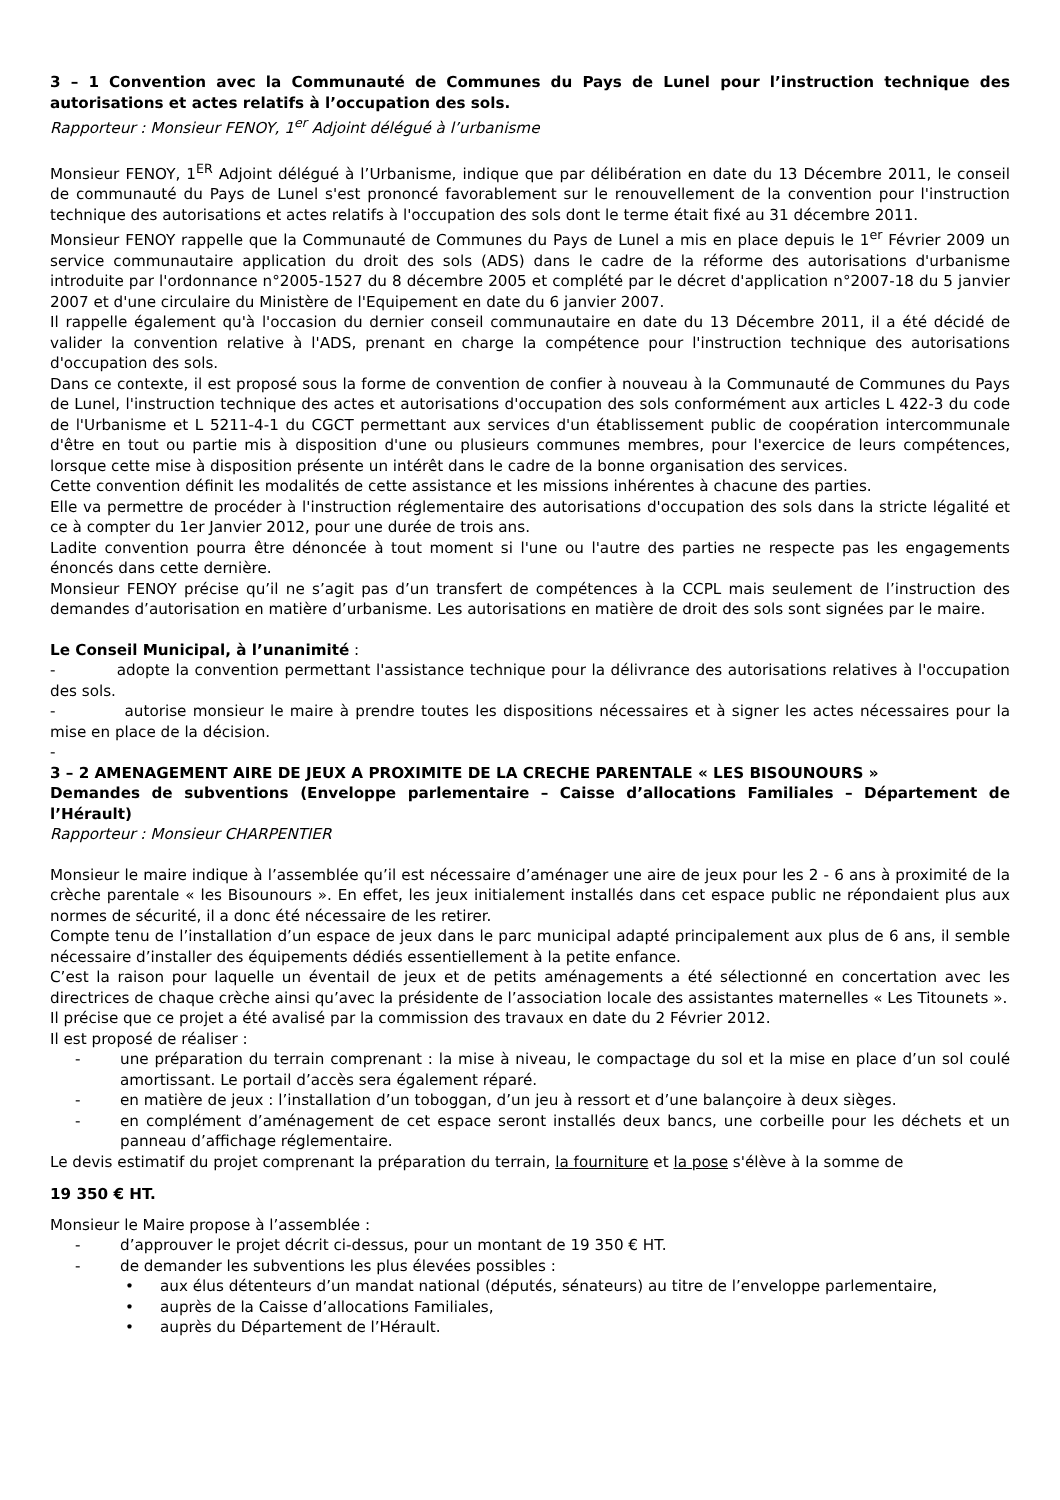3 – 1 Convention avec la Communauté de Communes du Pays de Lunel pour l’instruction technique des autorisations et actes relatifs à l’occupation des sols.
Rapporteur : Monsieur FENOY, 1<sup>er</sup> Adjoint délégué à l’urbanisme
Monsieur FENOY, 1<sup>ER</sup> Adjoint délégué à l’Urbanisme, indique que par délibération en date du 13 Décembre 2011, le conseil de communauté du Pays de Lunel s'est prononcé favorablement sur le renouvellement de la convention pour l'instruction technique des autorisations et actes relatifs à l'occupation des sols dont le terme était fixé au 31 décembre 2011.
Monsieur FENOY rappelle que la Communauté de Communes du Pays de Lunel a mis en place depuis le 1<sup>er</sup> Février 2009 un service communautaire application du droit des sols (ADS) dans le cadre de la réforme des autorisations d'urbanisme introduite par l'ordonnance n°2005-1527 du 8 décembre 2005 et complété par le décret d'application n°2007-18 du 5 janvier 2007 et d'une circulaire du Ministère de l'Equipement en date du 6 janvier 2007.
Il rappelle également qu'à l'occasion du dernier conseil communautaire en date du 13 Décembre 2011, il a été décidé de valider la convention relative à l'ADS, prenant en charge la compétence pour l'instruction technique des autorisations d'occupation des sols.
Dans ce contexte, il est proposé sous la forme de convention de confier à nouveau à la Communauté de Communes du Pays de Lunel, l'instruction technique des actes et autorisations d'occupation des sols conformément aux articles L 422-3 du code de l'Urbanisme et L 5211-4-1 du CGCT permettant aux services d'un établissement public de coopération intercommunale d'être en tout ou partie mis à disposition d'une ou plusieurs communes membres, pour l'exercice de leurs compétences, lorsque cette mise à disposition présente un intérêt dans le cadre de la bonne organisation des services.
Cette convention définit les modalités de cette assistance et les missions inhérentes à chacune des parties.
Elle va permettre de procéder à l'instruction réglementaire des autorisations d'occupation des sols dans la stricte légalité et ce à compter du 1er Janvier 2012, pour une durée de trois ans.
Ladite convention pourra être dénoncée à tout moment si l'une ou l'autre des parties ne respecte pas les engagements énoncés dans cette dernière.
Monsieur FENOY précise qu’il ne s’agit pas d’un transfert de compétences à la CCPL mais seulement de l’instruction des demandes d’autorisation en matière d’urbanisme. Les autorisations en matière de droit des sols sont signées par le maire.
Le Conseil Municipal, à l’unanimité :
- adopte la convention permettant l'assistance technique pour la délivrance des autorisations relatives à l'occupation des sols.
- autorise monsieur le maire à prendre toutes les dispositions nécessaires et à signer les actes nécessaires pour la mise en place de la décision.
-
3 – 2 AMENAGEMENT AIRE DE JEUX A PROXIMITE DE LA CRECHE PARENTALE « LES BISOUNOURS »
Demandes de subventions (Enveloppe parlementaire – Caisse d’allocations Familiales – Département de l’Hérault)
Rapporteur : Monsieur CHARPENTIER
Monsieur le maire indique à l’assemblée qu’il est nécessaire d’aménager une aire de jeux pour les 2 - 6 ans à proximité de la crèche parentale « les Bisounours ». En effet, les jeux initialement installés dans cet espace public ne répondaient plus aux normes de sécurité, il a donc été nécessaire de les retirer.
Compte tenu de l’installation d’un espace de jeux dans le parc municipal adapté principalement aux plus de 6 ans, il semble nécessaire d’installer des équipements dédiés essentiellement à la petite enfance.
C’est la raison pour laquelle un éventail de jeux et de petits aménagements a été sélectionné en concertation avec les directrices de chaque crèche ainsi qu’avec la présidente de l’association locale des assistantes maternelles « Les Titounets ».
Il précise que ce projet a été avalisé par la commission des travaux en date du 2 Février 2012.
Il est proposé de réaliser :
- une préparation du terrain comprenant : la mise à niveau, le compactage du sol et la mise en place d’un sol coulé amortissant. Le portail d’accès sera également réparé.
- en matière de jeux : l’installation d’un toboggan, d’un jeu à ressort et d’une balançoire à deux sièges.
- en complément d’aménagement de cet espace seront installés deux bancs, une corbeille pour les déchets et un panneau d’affichage réglementaire.
Le devis estimatif du projet comprenant la préparation du terrain, la fourniture et la pose s'élève à la somme de
19 350 € HT.
Monsieur le Maire propose à l’assemblée :
- d’approuver le projet décrit ci-dessus, pour un montant de 19 350 € HT.
- de demander les subventions les plus élevées possibles :
• aux élus détenteurs d’un mandat national (députés, sénateurs) au titre de l’enveloppe parlementaire,
• auprès de la Caisse d’allocations Familiales,
• auprès du Département de l’Hérault.